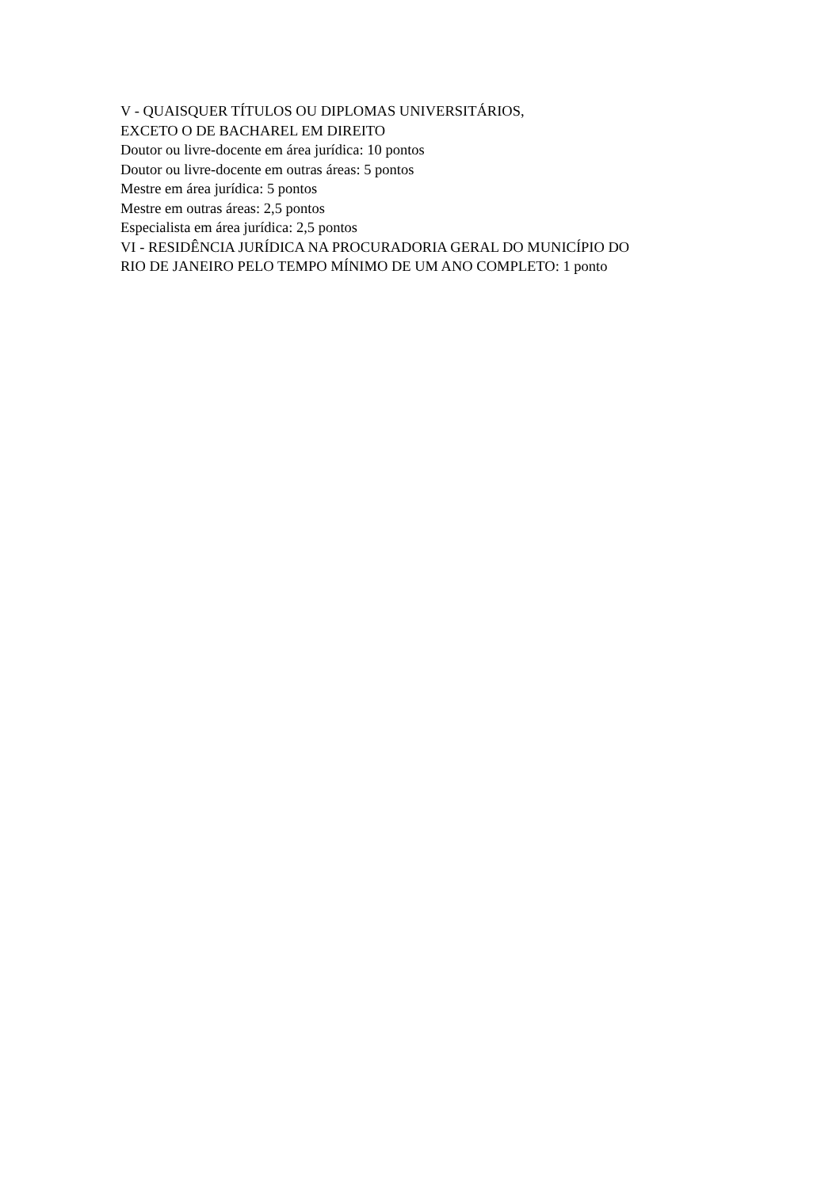V - QUAISQUER TÍTULOS OU DIPLOMAS UNIVERSITÁRIOS,
EXCETO O DE BACHAREL EM DIREITO
Doutor ou livre-docente em área jurídica: 10 pontos
Doutor ou livre-docente em outras áreas: 5 pontos
Mestre em área jurídica: 5 pontos
Mestre em outras áreas: 2,5 pontos
Especialista em área jurídica: 2,5 pontos
VI - RESIDÊNCIA JURÍDICA NA PROCURADORIA GERAL DO MUNICÍPIO DO
RIO DE JANEIRO PELO TEMPO MÍNIMO DE UM ANO COMPLETO: 1 ponto